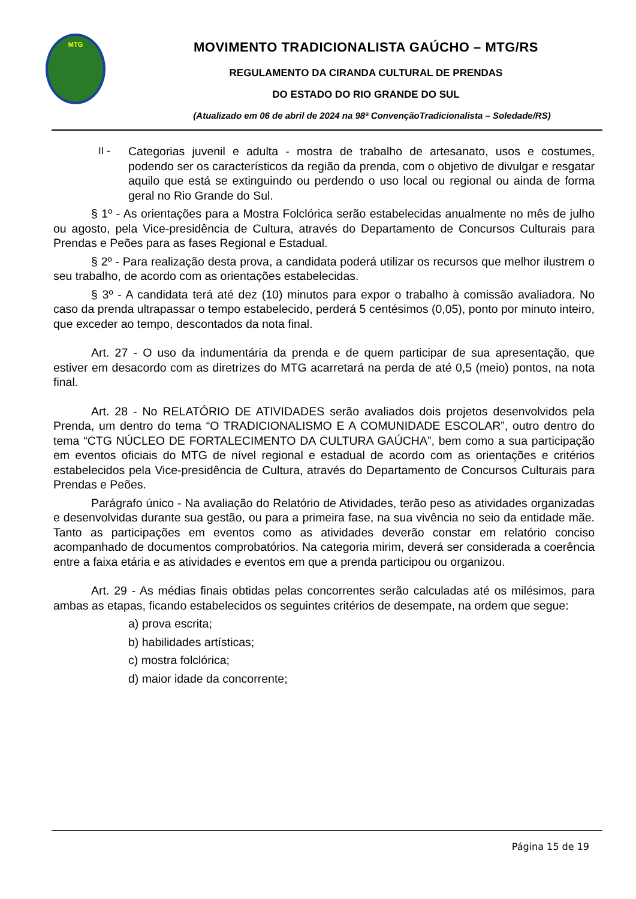MTG
MOVIMENTO TRADICIONALISTA GAÚCHO – MTG/RS
REGULAMENTO DA CIRANDA CULTURAL DE PRENDAS
DO ESTADO DO RIO GRANDE DO SUL
(Atualizado em 06 de abril de 2024 na 98ª ConvençãoTradicionalista – Soledade/RS)
II - Categorias juvenil e adulta - mostra de trabalho de artesanato, usos e costumes, podendo ser os característicos da região da prenda, com o objetivo de divulgar e resgatar aquilo que está se extinguindo ou perdendo o uso local ou regional ou ainda de forma geral no Rio Grande do Sul.
§ 1º - As orientações para a Mostra Folclórica serão estabelecidas anualmente no mês de julho ou agosto, pela Vice-presidência de Cultura, através do Departamento de Concursos Culturais para Prendas e Peões para as fases Regional e Estadual.
§ 2º - Para realização desta prova, a candidata poderá utilizar os recursos que melhor ilustrem o seu trabalho, de acordo com as orientações estabelecidas.
§ 3º - A candidata terá até dez (10) minutos para expor o trabalho à comissão avaliadora. No caso da prenda ultrapassar o tempo estabelecido, perderá 5 centésimos (0,05), ponto por minuto inteiro, que exceder ao tempo, descontados da nota final.
Art. 27 - O uso da indumentária da prenda e de quem participar de sua apresentação, que estiver em desacordo com as diretrizes do MTG acarretará na perda de até 0,5 (meio) pontos, na nota final.
Art. 28 - No RELATÓRIO DE ATIVIDADES serão avaliados dois projetos desenvolvidos pela Prenda, um dentro do tema “O TRADICIONALISMO E A COMUNIDADE ESCOLAR”, outro dentro do tema “CTG NÚCLEO DE FORTALECIMENTO DA CULTURA GAÚCHA”, bem como a sua participação em eventos oficiais do MTG de nível regional e estadual de acordo com as orientações e critérios estabelecidos pela Vice-presidência de Cultura, através do Departamento de Concursos Culturais para Prendas e Peões.
Parágrafo único - Na avaliação do Relatório de Atividades, terão peso as atividades organizadas e desenvolvidas durante sua gestão, ou para a primeira fase, na sua vivência no seio da entidade mãe. Tanto as participações em eventos como as atividades deverão constar em relatório conciso acompanhado de documentos comprobatórios. Na categoria mirim, deverá ser considerada a coerência entre a faixa etária e as atividades e eventos em que a prenda participou ou organizou.
Art. 29 - As médias finais obtidas pelas concorrentes serão calculadas até os milésimos, para ambas as etapas, ficando estabelecidos os seguintes critérios de desempate, na ordem que segue:
a) prova escrita;
b) habilidades artísticas;
c) mostra folclórica;
d) maior idade da concorrente;
Página 15 de 19